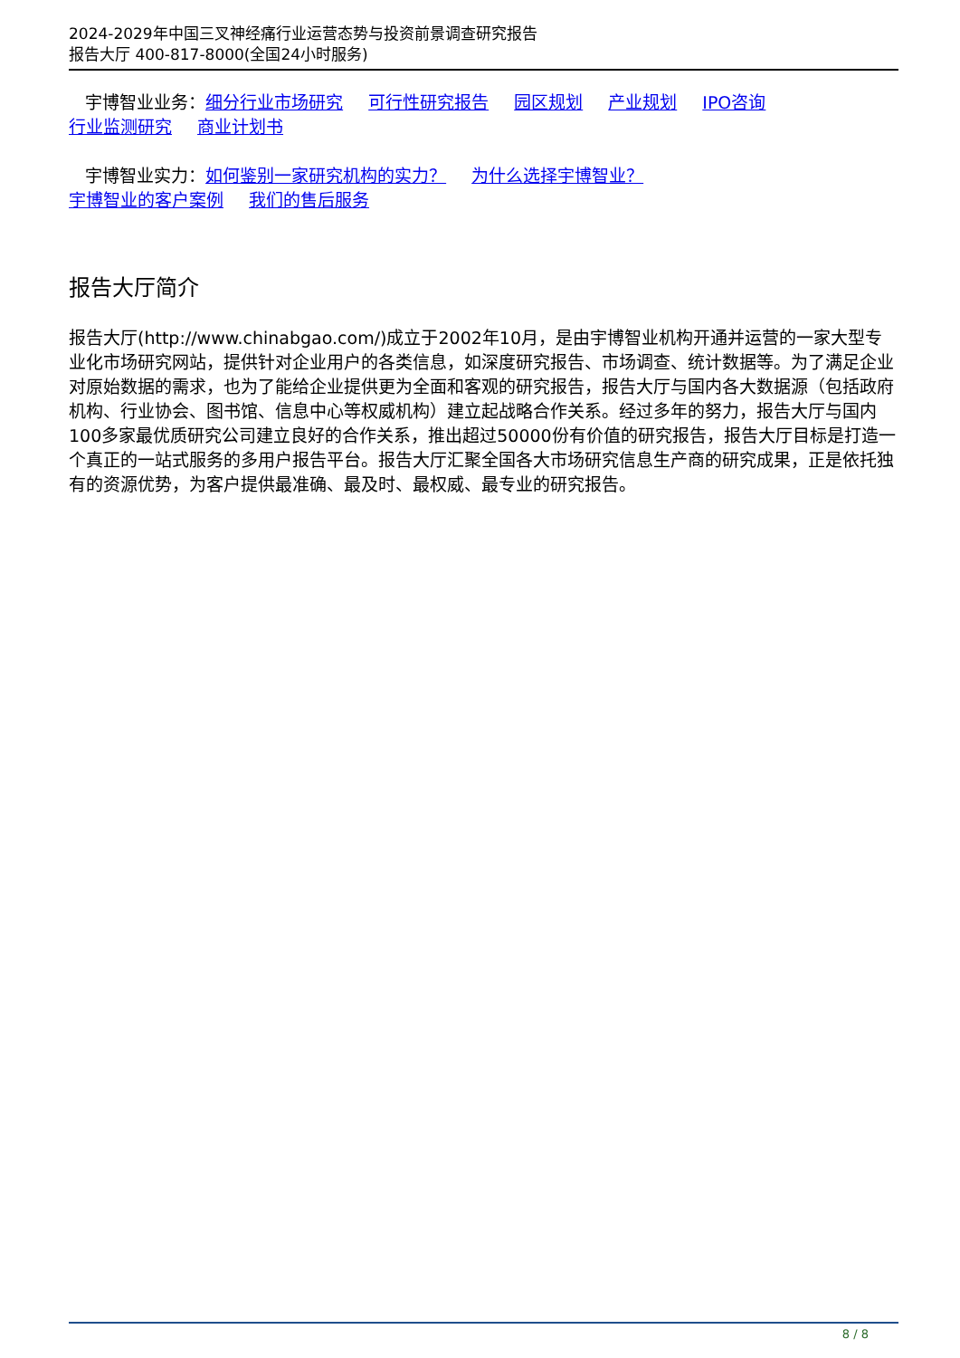2024-2029年中国三叉神经痛行业运营态势与投资前景调查研究报告
报告大厅 400-817-8000(全国24小时服务)
宇博智业业务：细分行业市场研究 可行性研究报告 园区规划 产业规划 IPO咨询
行业监测研究 商业计划书
宇博智业实力：如何鉴别一家研究机构的实力？ 为什么选择宇博智业？
宇博智业的客户案例 我们的售后服务
报告大厅简介
报告大厅(http://www.chinabgao.com/)成立于2002年10月，是由宇博智业机构开通并运营的一家大型专业化市场研究网站，提供针对企业用户的各类信息，如深度研究报告、市场调查、统计数据等。为了满足企业对原始数据的需求，也为了能给企业提供更为全面和客观的研究报告，报告大厅与国内各大数据源（包括政府机构、行业协会、图书馆、信息中心等权威机构）建立起战略合作关系。经过多年的努力，报告大厅与国内100多家最优质研究公司建立良好的合作关系，推出超过50000份有价值的研究报告，报告大厅目标是打造一个真正的一站式服务的多用户报告平台。报告大厅汇聚全国各大市场研究信息生产商的研究成果，正是依托独有的资源优势，为客户提供最准确、最及时、最权威、最专业的研究报告。
8 / 8